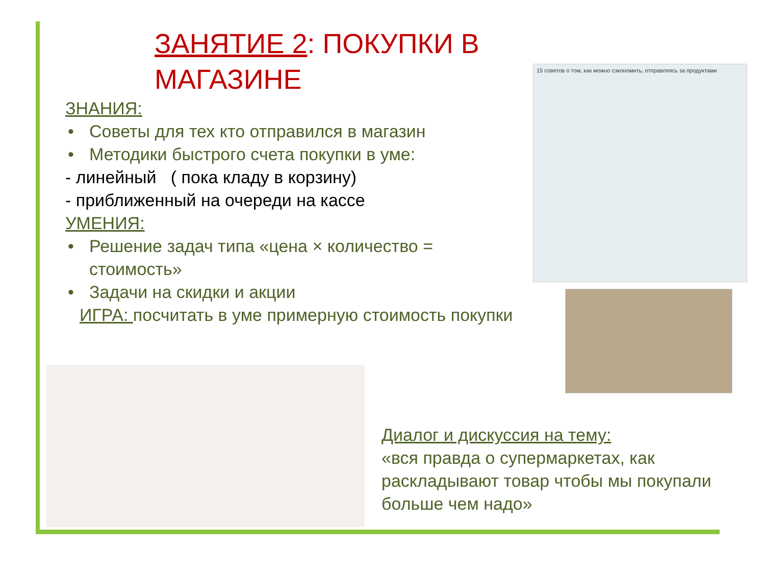ЗАНЯТИЕ 2: ПОКУПКИ В МАГАЗИНЕ
ЗНАНИЯ:
• Советы для тех кто отправился в магазин
• Методики быстрого счета покупки в уме:
- линейный ( пока кладу в корзину)
- приближенный на очереди на кассе
УМЕНИЯ:
• Решение задач типа «цена × количество = стоимость»
• Задачи на скидки и акции
ИГРА: посчитать в уме примерную стоимость покупки
15 советов о том, как можно сэкономить, отправляясь за продуктами
Диалог и дискуссия на тему:
«вся правда о супермаркетах, как раскладывают товар чтобы мы покупали больше чем надо»